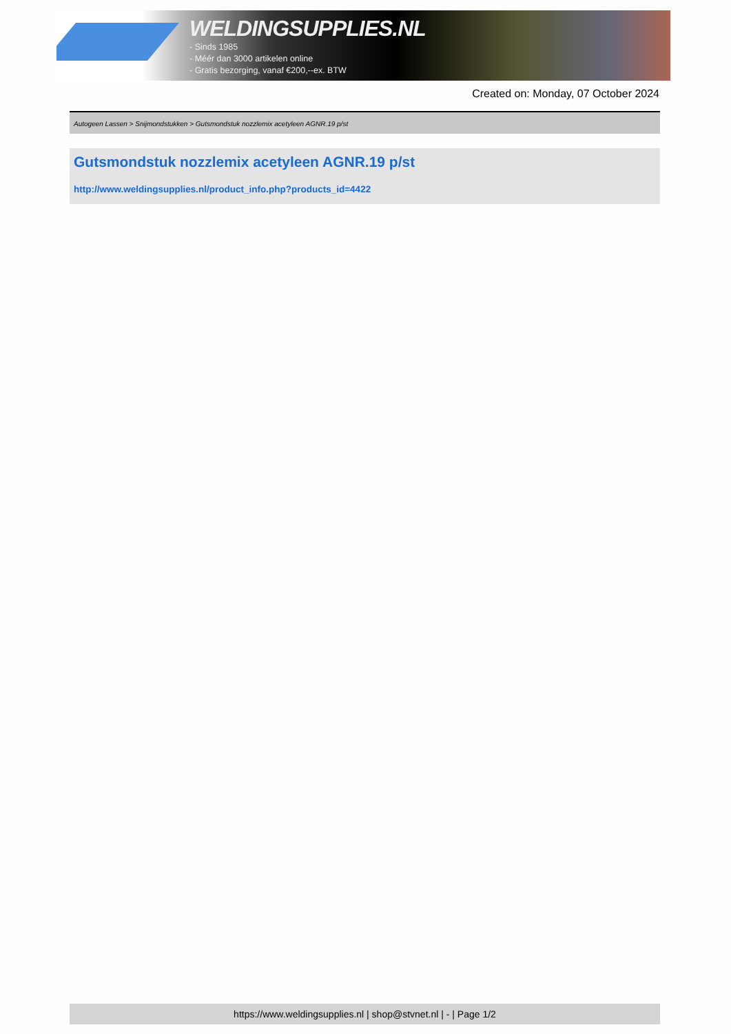WELDINGSUPPLIES.NL
- Sinds 1985
- Méér dan 3000 artikelen online
- Gratis bezorging, vanaf €200,--ex. BTW
Created on: Monday, 07 October 2024
Autogeen Lassen > Snijmondstukken > Gutsmondstuk nozzlemix acetyleen AGNR.19 p/st
Gutsmondstuk nozzlemix acetyleen AGNR.19 p/st
http://www.weldingsupplies.nl/product_info.php?products_id=4422
https://www.weldingsupplies.nl | shop@stvnet.nl | - | Page 1/2